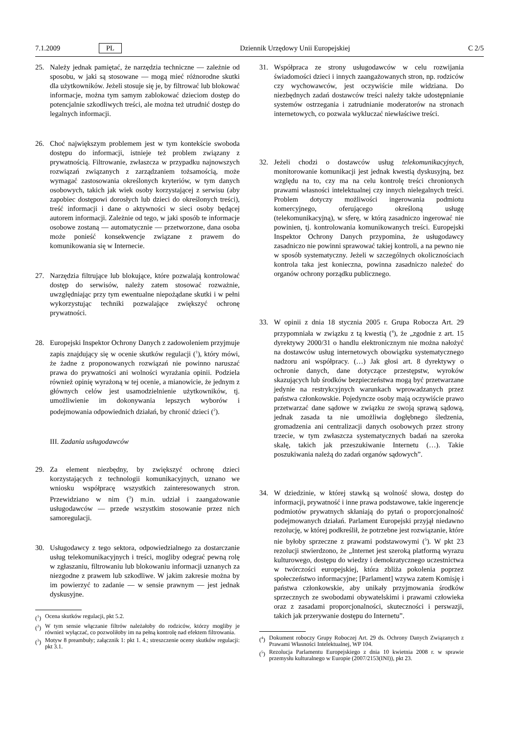7.1.2009 PL Dziennik Urzędowy Unii Europejskiej C 2/5
25. Należy jednak pamiętać, że narzędzia techniczne — zależnie od sposobu, w jaki są stosowane — mogą mieć różnorodne skutki dla użytkowników. Jeżeli stosuje się je, by filtrować lub blokować informacje, można tym samym zablokować dzieciom dostęp do potencjalnie szkodliwych treści, ale można też utrudnić dostęp do legalnych informacji.
26. Choć największym problemem jest w tym kontekście swoboda dostępu do informacji, istnieje też problem związany z prywatnością. Filtrowanie, zwłaszcza w przypadku najnowszych rozwiązań związanych z zarządzaniem tożsamością, może wymagać zastosowania określonych kryteriów, w tym danych osobowych, takich jak wiek osoby korzystającej z serwisu (aby zapobiec dostępowi dorosłych lub dzieci do określonych treści), treść informacji i dane o aktywności w sieci osoby będącej autorem informacji. Zależnie od tego, w jaki sposób te informacje osobowe zostaną — automatycznie — przetworzone, dana osoba może ponieść konsekwencje związane z prawem do komunikowania się w Internecie.
27. Narzędzia filtrujące lub blokujące, które pozwalają kontrolować dostęp do serwisów, należy zatem stosować rozważnie, uwzględniając przy tym ewentualne niepożądane skutki i w pełni wykorzystując techniki pozwalające zwiększyć ochronę prywatności.
28. Europejski Inspektor Ochrony Danych z zadowoleniem przyjmuje zapis znajdujący się w ocenie skutków regulacji (<sup>1</sup>), który mówi, że żadne z proponowanych rozwiązań nie powinno naruszać prawa do prywatności ani wolności wyrażania opinii. Podziela również opinię wyrażoną w tej ocenie, a mianowicie, że jednym z głównych celów jest usamodzielnienie użytkowników, tj. umożliwienie im dokonywania lepszych wyborów i podejmowania odpowiednich działań, by chronić dzieci (<sup>2</sup>).
III. Zadania usługodawców
29. Za element niezbędny, by zwiększyć ochronę dzieci korzystających z technologii komunikacyjnych, uznano we wniosku współpracę wszystkich zainteresowanych stron. Przewidziano w nim (<sup>3</sup>) m.in. udział i zaangażowanie usługodawców — przede wszystkim stosowanie przez nich samoregulacji.
30. Usługodawcy z tego sektora, odpowiedzialnego za dostarczanie usług telekomunikacyjnych i treści, mogliby odegrać pewną rolę w zgłaszaniu, filtrowaniu lub blokowaniu informacji uznanych za niezgodne z prawem lub szkodliwe. W jakim zakresie można by im powierzyć to zadanie — w sensie prawnym — jest jednak dyskusyjne.
(<sup>1</sup>) Ocena skutków regulacji, pkt 5.2.
(<sup>2</sup>) W tym sensie włączanie filtrów należałoby do rodziców, którzy mogliby je również wyłączać, co pozwoliłoby im na pełną kontrolę nad efektem filtrowania.
(<sup>3</sup>) Motyw 8 preambuły; załącznik 1: pkt 1. 4.; streszczenie oceny skutków regulacji: pkt 3.1.
31. Współpraca ze strony usługodawców w celu rozwijania świadomości dzieci i innych zaangażowanych stron, np. rodziców czy wychowawców, jest oczywiście mile widziana. Do niezbędnych zadań dostawców treści należy także udostępnianie systemów ostrzegania i zatrudnianie moderatorów na stronach internetowych, co pozwala wykluczać niewłaściwe treści.
32. Jeżeli chodzi o dostawców usług telekomunikacyjnych, monitorowanie komunikacji jest jednak kwestią dyskusyjną, bez względu na to, czy ma na celu kontrolę treści chronionych prawami własności intelektualnej czy innych nielegalnych treści. Problem dotyczy możliwości ingerowania podmiotu komercyjnego, oferującego określoną usługę (telekomunikacyjną), w sferę, w którą zasadniczo ingerować nie powinien, tj. kontrolowania komunikowanych treści. Europejski Inspektor Ochrony Danych przypomina, że usługodawcy zasadniczo nie powinni sprawować takiej kontroli, a na pewno nie w sposób systematyczny. Jeżeli w szczególnych okolicznościach kontrola taka jest konieczna, powinna zasadniczo należeć do organów ochrony porządku publicznego.
33. W opinii z dnia 18 stycznia 2005 r. Grupa Robocza Art. 29 przypomniała w związku z tą kwestią (<sup>4</sup>), że „zgodnie z art. 15 dyrektywy 2000/31 o handlu elektronicznym nie można nałożyć na dostawców usług internetowych obowiązku systematycznego nadzoru ani współpracy. (…) Jak głosi art. 8 dyrektywy o ochronie danych, dane dotyczące przestępstw, wyroków skazujących lub środków bezpieczeństwa mogą być przetwarzane jedynie na restrykcyjnych warunkach wprowadzanych przez państwa członkowskie. Pojedyncze osoby mają oczywiście prawo przetwarzać dane sądowe w związku ze swoją sprawą sądową, jednak zasada ta nie umożliwia dogłębnego śledzenia, gromadzenia ani centralizacji danych osobowych przez strony trzecie, w tym zwłaszcza systematycznych badań na szeroka skalę, takich jak przeszukiwanie Internetu (…). Takie poszukiwania należą do zadań organów sądowych”.
34. W dziedzinie, w której stawką są wolność słowa, dostęp do informacji, prywatność i inne prawa podstawowe, takie ingerencje podmiotów prywatnych skłaniają do pytań o proporcjonalność podejmowanych działań. Parlament Europejski przyjął niedawno rezolucję, w której podkreślił, że potrzebne jest rozwiązanie, które nie byłoby sprzeczne z prawami podstawowymi (<sup>5</sup>). W pkt 23 rezolucji stwierdzono, że „Internet jest szeroką platformą wyrazu kulturowego, dostępu do wiedzy i demokratycznego uczestnictwa w twórczości europejskiej, która zbliża pokolenia poprzez społeczeństwo informacyjne; [Parlament] wzywa zatem Komisję i państwa członkowskie, aby unikały przyjmowania środków sprzecznych ze swobodami obywatelskimi i prawami człowieka oraz z zasadami proporcjonalności, skuteczności i perswazji, takich jak przerywanie dostępu do Internetu”.
(<sup>4</sup>) Dokument roboczy Grupy Roboczej Art. 29 ds. Ochrony Danych Związanych z Prawami Własności Intelektualnej, WP 104.
(<sup>5</sup>) Rezolucja Parlamentu Europejskiego z dnia 10 kwietnia 2008 r. w sprawie przemysłu kulturalnego w Europie (2007/2153(INI)), pkt 23.